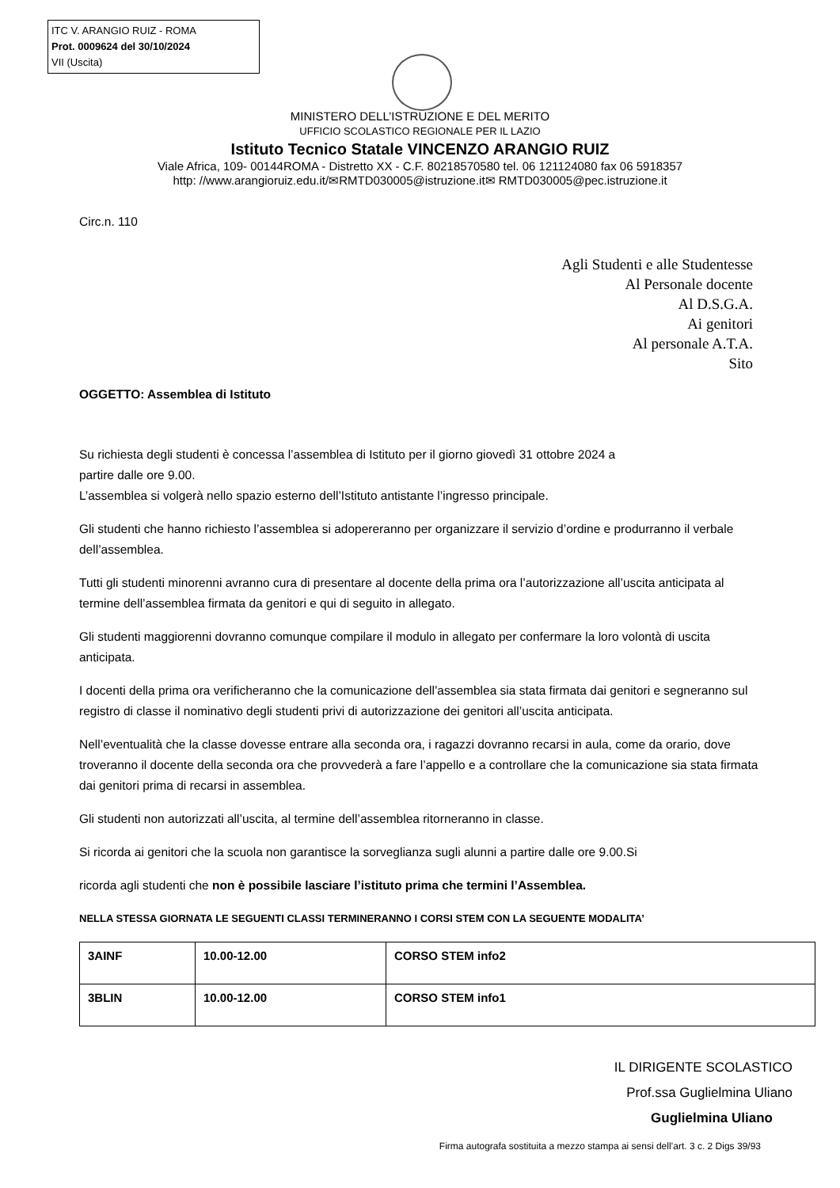ITC V. ARANGIO RUIZ - ROMA
Prot. 0009624 del 30/10/2024
VII (Uscita)
MINISTERO DELL’ISTRUZIONE E DEL MERITO
UFFICIO SCOLASTICO REGIONALE PER IL LAZIO
Istituto Tecnico Statale VINCENZO ARANGIO RUIZ
Viale Africa, 109- 00144ROMA - Distretto XX - C.F. 80218570580 tel. 06 121124080 fax 06 5918357
http: //www.arangioruiz.edu.it/✉RMTD030005@istruzione.it✉ RMTD030005@pec.istruzione.it
Circ.n. 110
Agli Studenti e alle Studentesse
Al Personale docente
Al D.S.G.A.
Ai genitori
Al personale A.T.A.
Sito
OGGETTO: Assemblea di Istituto
Su richiesta degli studenti è concessa l’assemblea di Istituto per il giorno giovedì 31 ottobre 2024 a
partire dalle ore 9.00.
L’assemblea si volgerà nello spazio esterno dell’Istituto antistante l’ingresso principale.
Gli studenti che hanno richiesto l’assemblea si adopereranno per organizzare il servizio d’ordine e produrranno il verbale dell’assemblea.
Tutti gli studenti minorenni avranno cura di presentare al docente della prima ora l’autorizzazione all’uscita anticipata al termine dell’assemblea firmata da genitori e qui di seguito in allegato.
Gli studenti maggiorenni dovranno comunque compilare il modulo in allegato per confermare la loro volontà di uscita anticipata.
I docenti della prima ora verificheranno che la comunicazione dell’assemblea sia stata firmata dai genitori e segneranno sul registro di classe il nominativo degli studenti privi di autorizzazione dei genitori all’uscita anticipata.
Nell’eventualità che la classe dovesse entrare alla seconda ora, i ragazzi dovranno recarsi in aula, come da orario, dove troveranno il docente della seconda ora che provvederà a fare l’appello e a controllare che la comunicazione sia stata firmata dai genitori prima di recarsi in assemblea.
Gli studenti non autorizzati all’uscita, al termine dell’assemblea ritorneranno in classe.
Si ricorda ai genitori che la scuola non garantisce la sorveglianza sugli alunni a partire dalle ore 9.00.Si
ricorda agli studenti che non è possibile lasciare l’istituto prima che termini l’Assemblea.
NELLA STESSA GIORNATA LE SEGUENTI CLASSI TERMINERANNO I CORSI STEM CON LA SEGUENTE MODALITA’
| 3AINF | 10.00-12.00 | CORSO STEM info2 |
| 3BLIN | 10.00-12.00 | CORSO STEM info1 |
IL DIRIGENTE SCOLASTICO
Prof.ssa Guglielmina Uliano
Guglielmina Uliano
Firma autografa sostituita a mezzo stampa ai sensi dell’art. 3 c. 2 Digs 39/93